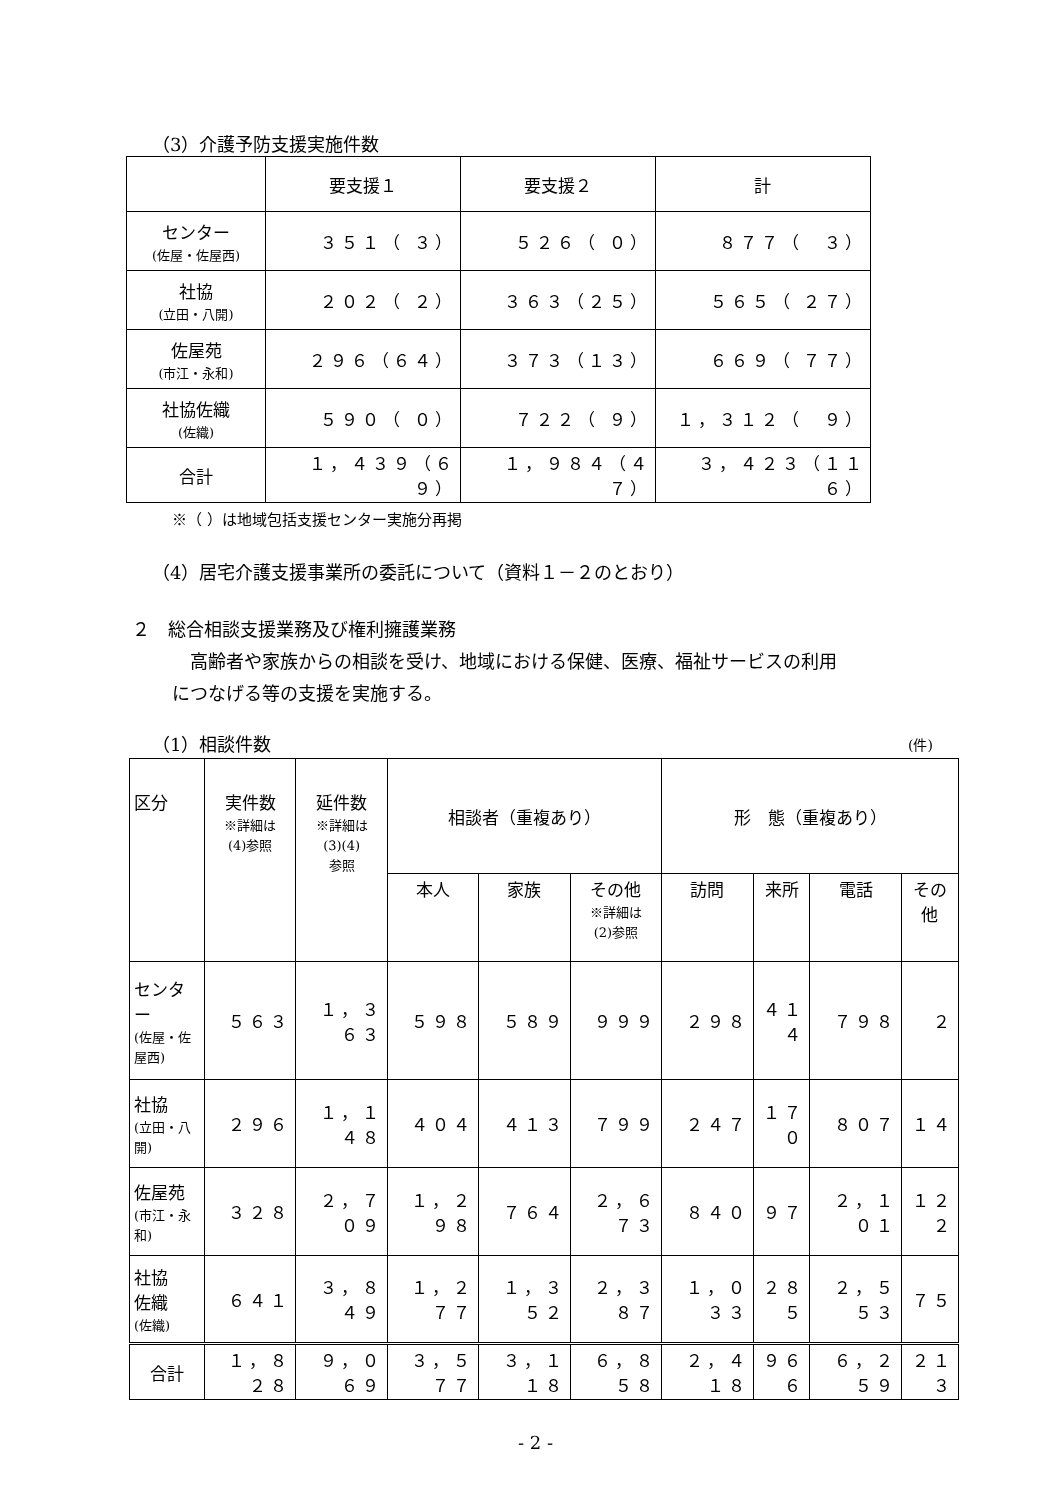（3）介護予防支援実施件数
| | 要支援１ | 要支援２ | 計 |
| --- | --- | --- | --- |
| センター (佐屋・佐屋西) | ３５１（ ３） | ５２６（ ０） | ８７７（ ３） |
| 社協 (立田・八開) | ２０２（ ２） | ３６３（２５） | ５６５（ ２７） |
| 佐屋苑 (市江・永和) | ２９６（６４） | ３７３（１３） | ６６９（ ７７） |
| 社協佐織 (佐織) | ５９０（ ０） | ７２２（ ９） | １，３１２（ ９） |
| 合計 | １，４３９（６９） | １，９８４（４７） | ３，４２３（１１６） |
※（ ）は地域包括支援センター実施分再掲
（4）居宅介護支援事業所の委託について（資料１－２のとおり）
２　総合相談支援業務及び権利擁護業務
高齢者や家族からの相談を受け、地域における保健、医療、福祉サービスの利用
につなげる等の支援を実施する。
（1）相談件数 (件)
| 区分 | 実件数 ※詳細は (4)参照 | 延件数 ※詳細は (3)(4) 参照 | 相談者（重複あり） | | | 形 態（重複あり） | | | |
| --- | --- | --- | --- | --- | --- | --- | --- | --- | --- |
| | | | 本人 | 家族 | その他 ※詳細は (2)参照 | 訪問 | 来所 | 電話 | その 他 |
| センター (佐屋・佐屋西) | ５６３ | １，３６３ | ５９８ | ５８９ | ９９９ | ２９８ | ４１４ | ７９８ | ２ |
| 社協 (立田・八開) | ２９６ | １，１４８ | ４０４ | ４１３ | ７９９ | ２４７ | １７０ | ８０７ | １４ |
| 佐屋苑 (市江・永和) | ３２８ | ２，７０９ | １，２９８ | ７６４ | ２，６７３ | ８４０ | ９７ | ２，１０１ | １２２ |
| 社協 佐織 (佐織) | ６４１ | ３，８４９ | １，２７７ | １，３５２ | ２，３８７ | １，０３３ | ２８５ | ２，５５３ | ７５ |
| 合計 | １，８２８ | ９，０６９ | ３，５７７ | ３，１１８ | ６，８５８ | ２，４１８ | ９６６ | ６，２５９ | ２１３ |
- 2 -